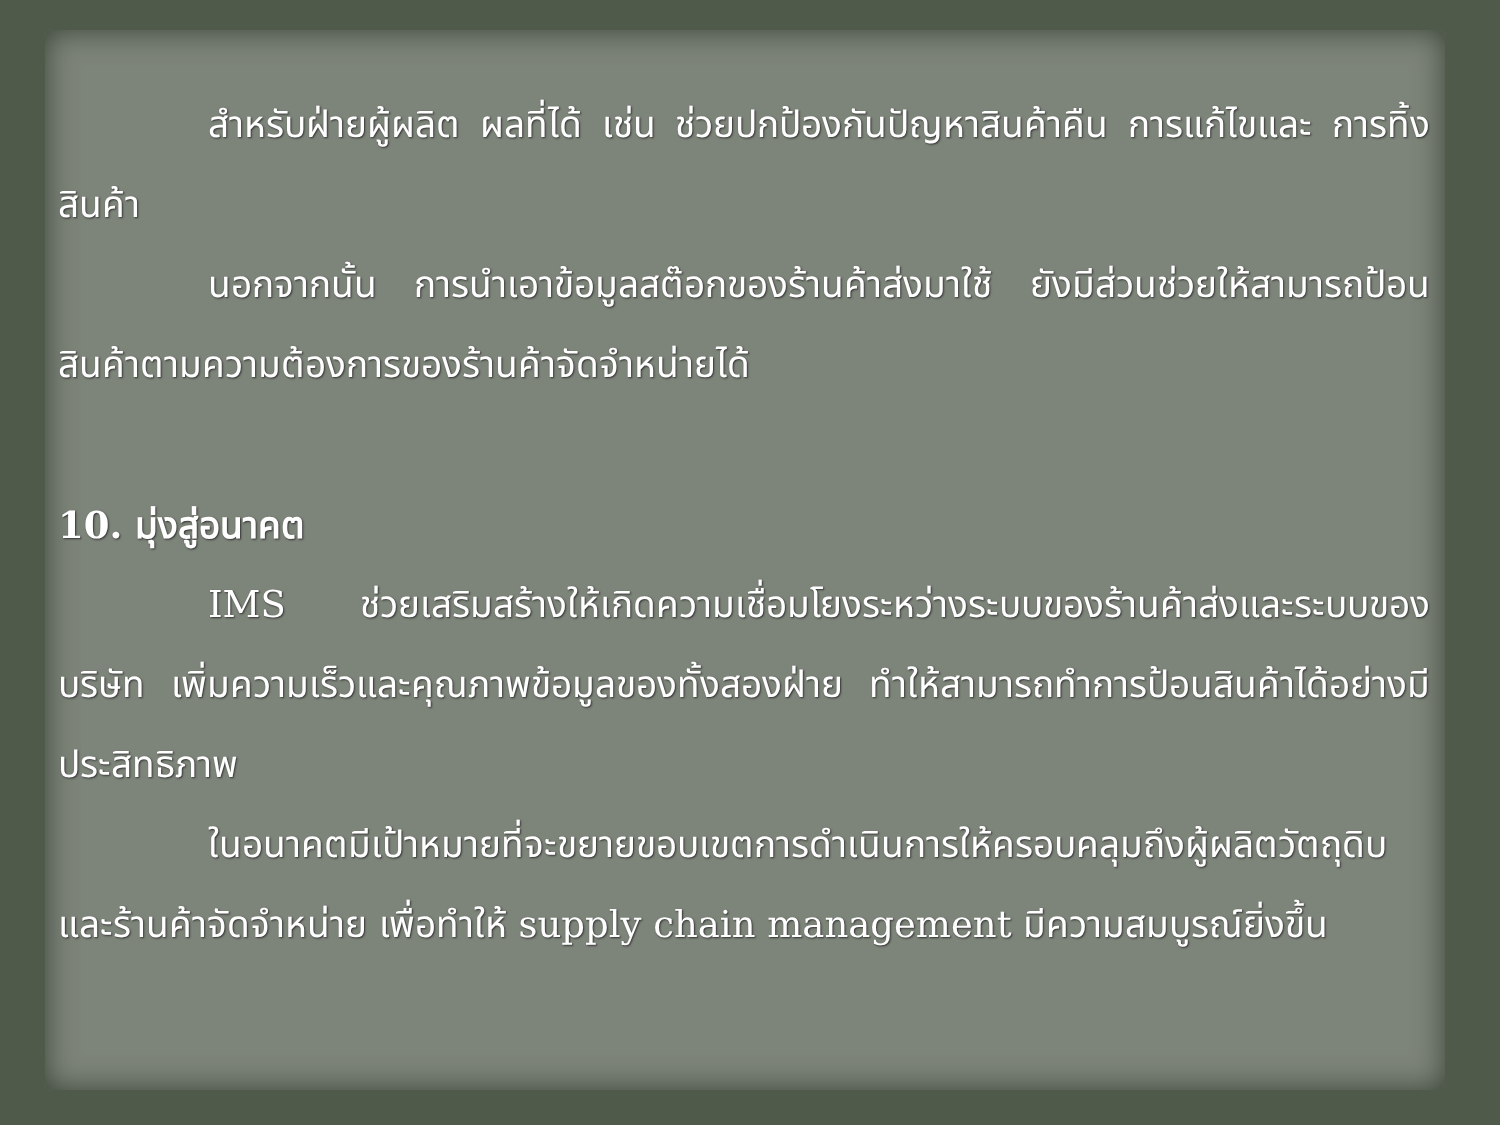สำหรับฝ่ายผู้ผลิต ผลที่ได้ เช่น ช่วยปกป้องกันปัญหาสินค้าคืน การแก้ไขและ การทิ้งสินค้า
นอกจากนั้น การนำเอาข้อมูลสต๊อกของร้านค้าส่งมาใช้ ยังมีส่วนช่วยให้สามารถป้อนสินค้าตามความต้องการของร้านค้าจัดจำหน่ายได้
10. มุ่งสู่อนาคต
IMS ช่วยเสริมสร้างให้เกิดความเชื่อมโยงระหว่างระบบของร้านค้าส่งและระบบของบริษัท เพิ่มความเร็วและคุณภาพข้อมูลของทั้งสองฝ่าย ทำให้สามารถทำการป้อนสินค้าได้อย่างมีประสิทธิภาพ
ในอนาคตมีเป้าหมายที่จะขยายขอบเขตการดำเนินการให้ครอบคลุมถึงผู้ผลิตวัตถุดิบและร้านค้าจัดจำหน่าย เพื่อทำให้ supply chain management มีความสมบูรณ์ยิ่งขึ้น